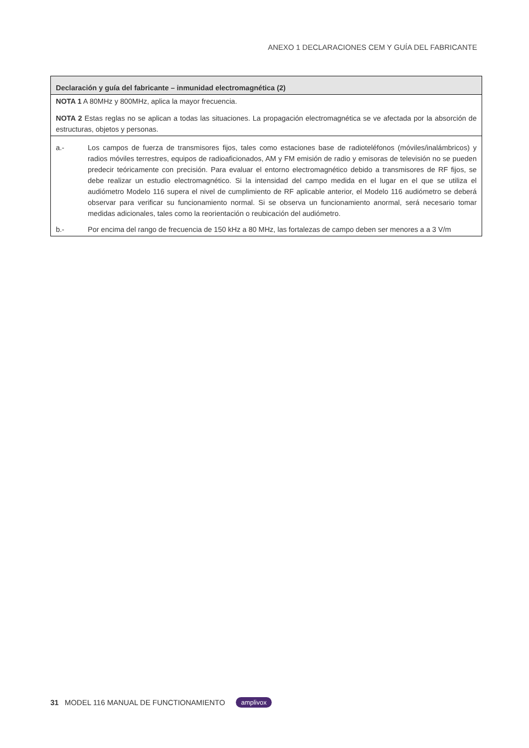ANEXO 1 DECLARACIONES CEM Y GUÍA DEL FABRICANTE
| Declaración y guía del fabricante – inmunidad electromagnética (2) |
| --- |
| NOTA 1 A 80MHz y 800MHz, aplica la mayor frecuencia. NOTA 2 Estas reglas no se aplican a todas las situaciones. La propagación electromagnética se ve afectada por la absorción de estructuras, objetos y personas. |
| a.- Los campos de fuerza de transmisores fijos, tales como estaciones base de radioteléfonos (móviles/inalámbricos) y radios móviles terrestres, equipos de radioaficionados, AM y FM emisión de radio y emisoras de televisión no se pueden predecir teóricamente con precisión. Para evaluar el entorno electromagnético debido a transmisores de RF fijos, se debe realizar un estudio electromagnético. Si la intensidad del campo medida en el lugar en el que se utiliza el audiómetro Modelo 116 supera el nivel de cumplimiento de RF aplicable anterior, el Modelo 116 audiómetro se deberá observar para verificar su funcionamiento normal. Si se observa un funcionamiento anormal, será necesario tomar medidas adicionales, tales como la reorientación o reubicación del audiómetro. b.- Por encima del rango de frecuencia de 150 kHz a 80 MHz, las fortalezas de campo deben ser menores a a 3 V/m |
31 MODEL 116 MANUAL DE FUNCTIONAMIENTO amplivox